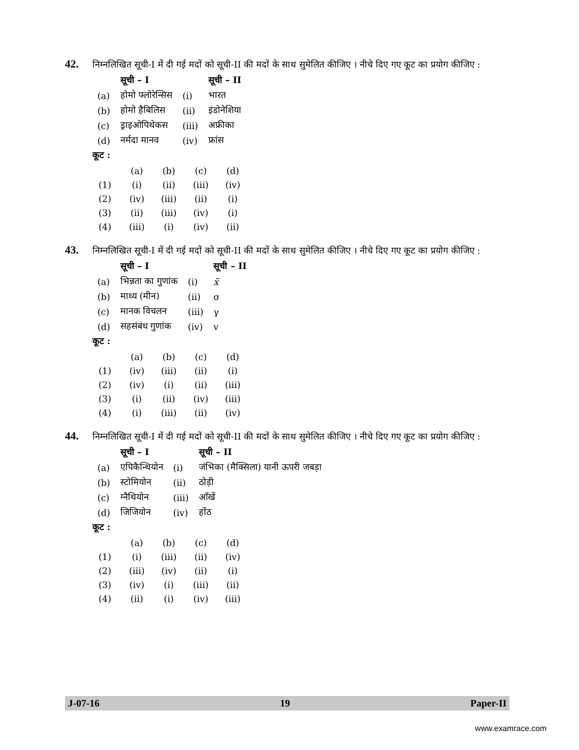42.
निम्नलिखित सूची-I में दी गई मदों को सूची-II की मदों के साथ सुमेलित कीजिए । नीचे दिए गए कूट का प्रयोग कीजिए :
| | सूची – I | | सूची – II |
| --- | --- | --- | --- |
| (a) | होमो फ्लोरेन्सिस | (i) | भारत |
| (b) | होमो हैबिलिस | (ii) | इंडोनेशिया |
| (c) | ड्राइओपिथेकस | (iii) | अफ्रीका |
| (d) | नर्मदा मानव | (iv) | फ्रांस |
कूट :
| | (a) | (b) | (c) | (d) |
| (1) | (i) | (ii) | (iii) | (iv) |
| (2) | (iv) | (iii) | (ii) | (i) |
| (3) | (ii) | (iii) | (iv) | (i) |
| (4) | (iii) | (i) | (iv) | (ii) |
43.
निम्नलिखित सूची-I में दी गई मदों को सूची-II की मदों के साथ सुमेलित कीजिए । नीचे दिए गए कूट का प्रयोग कीजिए :
| | सूची – I | | सूची – II |
| --- | --- | --- | --- |
| (a) | भिन्नता का गुणांक | (i) | x̄ |
| (b) | माध्य (मीन) | (ii) | σ |
| (c) | मानक विचलन | (iii) | γ |
| (d) | सहसंबंध गुणांक | (iv) | v |
कूट :
| | (a) | (b) | (c) | (d) |
| (1) | (iv) | (iii) | (ii) | (i) |
| (2) | (iv) | (i) | (ii) | (iii) |
| (3) | (i) | (ii) | (iv) | (iii) |
| (4) | (i) | (iii) | (ii) | (iv) |
44.
निम्नलिखित सूची-I में दी गई मदों को सूची-II की मदों के साथ सुमेलित कीजिए । नीचे दिए गए कूट का प्रयोग कीजिए :
| | सूची – I | | सूची – II |
| --- | --- | --- | --- |
| (a) | एपिकैन्थियोन | (i) | जंभिका (मैक्सिला) यानी ऊपरी जबड़ा |
| (b) | स्टोमियोन | (ii) | ठोड़ी |
| (c) | ग्नैथियोन | (iii) | आँखें |
| (d) | जिजियोन | (iv) | होंठ |
कूट :
| | (a) | (b) | (c) | (d) |
| (1) | (i) | (iii) | (ii) | (iv) |
| (2) | (iii) | (iv) | (ii) | (i) |
| (3) | (iv) | (i) | (iii) | (ii) |
| (4) | (ii) | (i) | (iv) | (iii) |
J-07-16 19 Paper-II
www.examrace.com